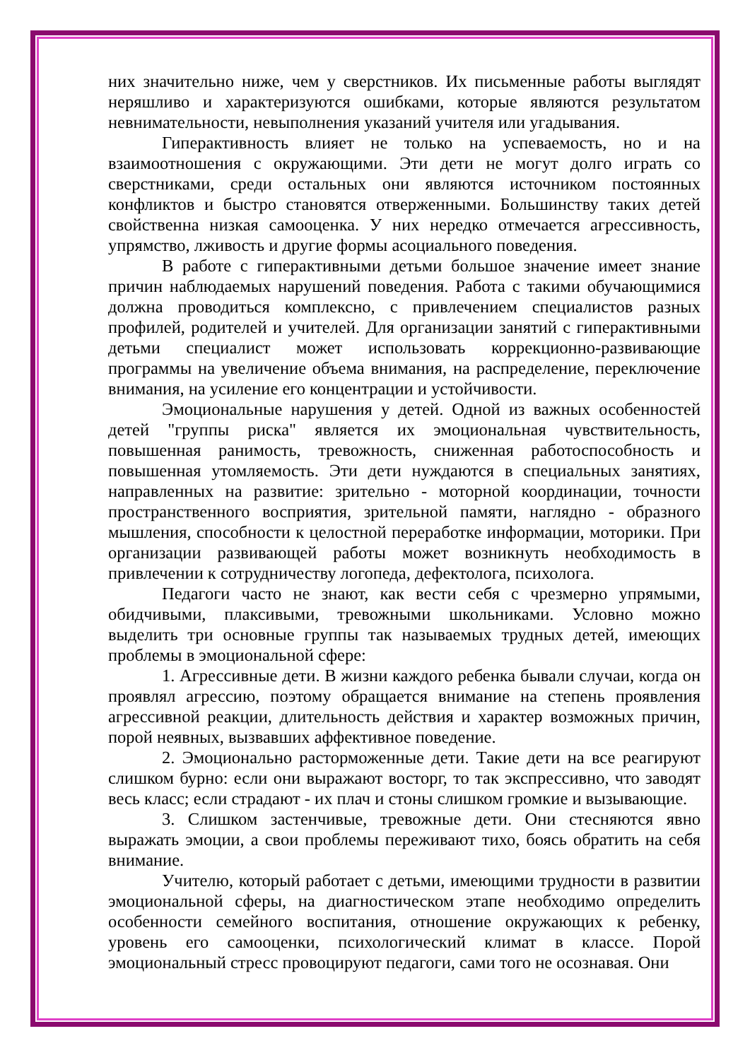них значительно ниже, чем у сверстников. Их письменные работы выглядят неряшливо и характеризуются ошибками, которые являются результатом невнимательности, невыполнения указаний учителя или угадывания.
Гиперактивность влияет не только на успеваемость, но и на взаимоотношения с окружающими. Эти дети не могут долго играть со сверстниками, среди остальных они являются источником постоянных конфликтов и быстро становятся отверженными. Большинству таких детей свойственна низкая самооценка. У них нередко отмечается агрессивность, упрямство, лживость и другие формы асоциального поведения.
В работе с гиперактивными детьми большое значение имеет знание причин наблюдаемых нарушений поведения. Работа с такими обучающимися должна проводиться комплексно, с привлечением специалистов разных профилей, родителей и учителей. Для организации занятий с гиперактивными детьми специалист может использовать коррекционно-развивающие программы на увеличение объема внимания, на распределение, переключение внимания, на усиление его концентрации и устойчивости.
Эмоциональные нарушения у детей. Одной из важных особенностей детей "группы риска" является их эмоциональная чувствительность, повышенная ранимость, тревожность, сниженная работоспособность и повышенная утомляемость. Эти дети нуждаются в специальных занятиях, направленных на развитие: зрительно - моторной координации, точности пространственного восприятия, зрительной памяти, наглядно - образного мышления, способности к целостной переработке информации, моторики. При организации развивающей работы может возникнуть необходимость в привлечении к сотрудничеству логопеда, дефектолога, психолога.
Педагоги часто не знают, как вести себя с чрезмерно упрямыми, обидчивыми, плаксивыми, тревожными школьниками. Условно можно выделить три основные группы так называемых трудных детей, имеющих проблемы в эмоциональной сфере:
1. Агрессивные дети. В жизни каждого ребенка бывали случаи, когда он проявлял агрессию, поэтому обращается внимание на степень проявления агрессивной реакции, длительность действия и характер возможных причин, порой неявных, вызвавших аффективное поведение.
2. Эмоционально расторможенные дети. Такие дети на все реагируют слишком бурно: если они выражают восторг, то так экспрессивно, что заводят весь класс; если страдают - их плач и стоны слишком громкие и вызывающие.
3. Слишком застенчивые, тревожные дети. Они стесняются явно выражать эмоции, а свои проблемы переживают тихо, боясь обратить на себя внимание.
Учителю, который работает с детьми, имеющими трудности в развитии эмоциональной сферы, на диагностическом этапе необходимо определить особенности семейного воспитания, отношение окружающих к ребенку, уровень его самооценки, психологический климат в классе. Порой эмоциональный стресс провоцируют педагоги, сами того не осознавая. Они